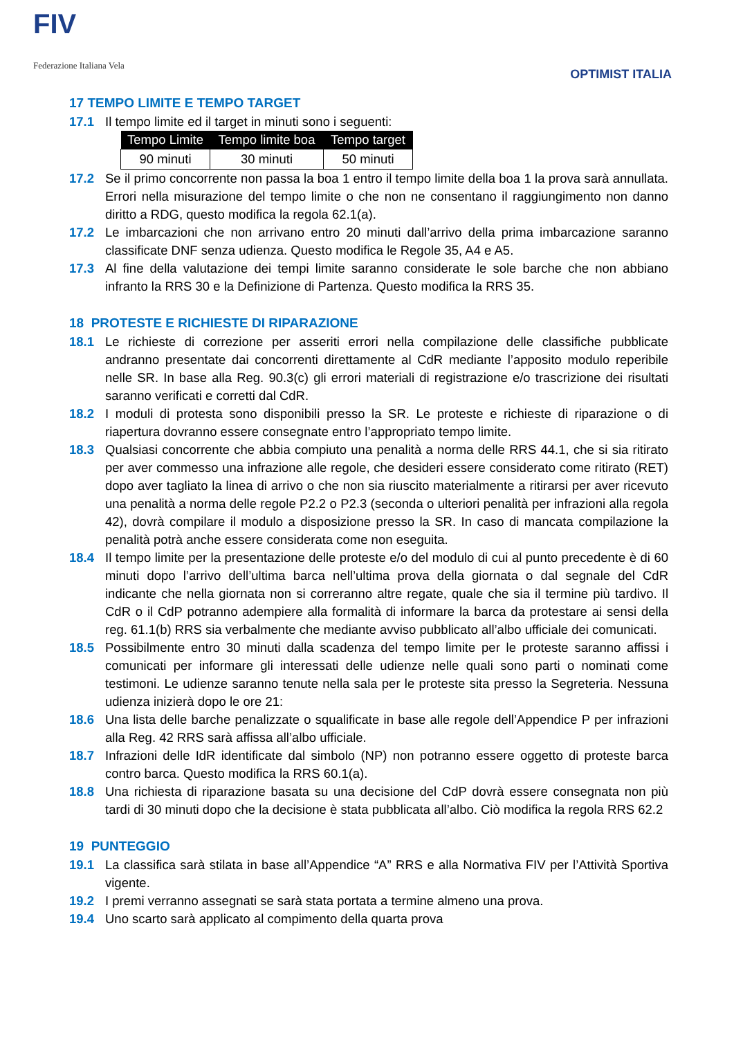FIV
Federazione Italiana Vela
OPTIMIST ITALIA
17 TEMPO LIMITE E TEMPO TARGET
17.1 Il tempo limite ed il target in minuti sono i seguenti:
| Tempo Limite | Tempo limite boa | Tempo target |
| --- | --- | --- |
| 90 minuti | 30 minuti | 50 minuti |
17.2 Se il primo concorrente non passa la boa 1 entro il tempo limite della boa 1 la prova sarà annullata. Errori nella misurazione del tempo limite o che non ne consentano il raggiungimento non danno diritto a RDG, questo modifica la regola 62.1(a).
17.2 Le imbarcazioni che non arrivano entro 20 minuti dall’arrivo della prima imbarcazione saranno classificate DNF senza udienza. Questo modifica le Regole 35, A4 e A5.
17.3 Al fine della valutazione dei tempi limite saranno considerate le sole barche che non abbiano infranto la RRS 30 e la Definizione di Partenza. Questo modifica la RRS 35.
18 PROTESTE E RICHIESTE DI RIPARAZIONE
18.1 Le richieste di correzione per asseriti errori nella compilazione delle classifiche pubblicate andranno presentate dai concorrenti direttamente al CdR mediante l’apposito modulo reperibile nelle SR. In base alla Reg. 90.3(c) gli errori materiali di registrazione e/o trascrizione dei risultati saranno verificati e corretti dal CdR.
18.2 I moduli di protesta sono disponibili presso la SR. Le proteste e richieste di riparazione o di riapertura dovranno essere consegnate entro l’appropriato tempo limite.
18.3 Qualsiasi concorrente che abbia compiuto una penalità a norma delle RRS 44.1, che si sia ritirato per aver commesso una infrazione alle regole, che desideri essere considerato come ritirato (RET) dopo aver tagliato la linea di arrivo o che non sia riuscito materialmente a ritirarsi per aver ricevuto una penalità a norma delle regole P2.2 o P2.3 (seconda o ulteriori penalità per infrazioni alla regola 42), dovrà compilare il modulo a disposizione presso la SR. In caso di mancata compilazione la penalità potrà anche essere considerata come non eseguita.
18.4 Il tempo limite per la presentazione delle proteste e/o del modulo di cui al punto precedente è di 60 minuti dopo l’arrivo dell’ultima barca nell’ultima prova della giornata o dal segnale del CdR indicante che nella giornata non si correranno altre regate, quale che sia il termine più tardivo. Il CdR o il CdP potranno adempiere alla formalità di informare la barca da protestare ai sensi della reg. 61.1(b) RRS sia verbalmente che mediante avviso pubblicato all’albo ufficiale dei comunicati.
18.5 Possibilmente entro 30 minuti dalla scadenza del tempo limite per le proteste saranno affissi i comunicati per informare gli interessati delle udienze nelle quali sono parti o nominati come testimoni. Le udienze saranno tenute nella sala per le proteste sita presso la Segreteria. Nessuna udienza inizierà dopo le ore 21:
18.6 Una lista delle barche penalizzate o squalificate in base alle regole dell’Appendice P per infrazioni alla Reg. 42 RRS sarà affissa all’albo ufficiale.
18.7 Infrazioni delle IdR identificate dal simbolo (NP) non potranno essere oggetto di proteste barca contro barca. Questo modifica la RRS 60.1(a).
18.8 Una richiesta di riparazione basata su una decisione del CdP dovrà essere consegnata non più tardi di 30 minuti dopo che la decisione è stata pubblicata all’albo. Ciò modifica la regola RRS 62.2
19 PUNTEGGIO
19.1 La classifica sarà stilata in base all’Appendice “A” RRS e alla Normativa FIV per l’Attività Sportiva vigente.
19.2 I premi verranno assegnati se sarà stata portata a termine almeno una prova.
19.4 Uno scarto sarà applicato al compimento della quarta prova